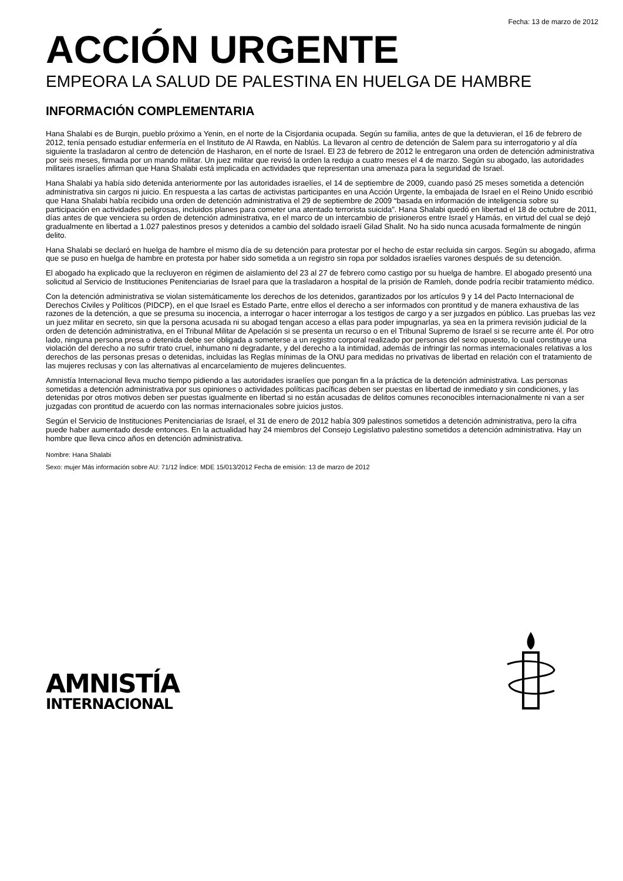Fecha: 13 de marzo de 2012
ACCIÓN URGENTE
EMPEORA LA SALUD DE PALESTINA EN HUELGA DE HAMBRE
INFORMACIÓN COMPLEMENTARIA
Hana Shalabi es de Burqin, pueblo próximo a Yenin, en el norte de la Cisjordania ocupada. Según su familia, antes de que la detuvieran, el 16 de febrero de 2012, tenía pensado estudiar enfermería en el Instituto de Al Rawda, en Nablús. La llevaron al centro de detención de Salem para su interrogatorio y al día siguiente la trasladaron al centro de detención de Hasharon, en el norte de Israel. El 23 de febrero de 2012 le entregaron una orden de detención administrativa por seis meses, firmada por un mando militar. Un juez militar que revisó la orden la redujo a cuatro meses el 4 de marzo. Según su abogado, las autoridades militares israelíes afirman que Hana Shalabi está implicada en actividades que representan una amenaza para la seguridad de Israel.
Hana Shalabi ya había sido detenida anteriormente por las autoridades israelíes, el 14 de septiembre de 2009, cuando pasó 25 meses sometida a detención administrativa sin cargos ni juicio. En respuesta a las cartas de activistas participantes en una Acción Urgente, la embajada de Israel en el Reino Unido escribió que Hana Shalabi había recibido una orden de detención administrativa el 29 de septiembre de 2009 “basada en información de inteligencia sobre su participación en actividades peligrosas, incluidos planes para cometer una atentado terrorista suicida”. Hana Shalabi quedó en libertad el 18 de octubre de 2011, días antes de que venciera su orden de detención administrativa, en el marco de un intercambio de prisioneros entre Israel y Hamás, en virtud del cual se dejó gradualmente en libertad a 1.027 palestinos presos y detenidos a cambio del soldado israelí Gilad Shalit. No ha sido nunca acusada formalmente de ningún delito.
Hana Shalabi se declaró en huelga de hambre el mismo día de su detención para protestar por el hecho de estar recluida sin cargos. Según su abogado, afirma que se puso en huelga de hambre en protesta por haber sido sometida a un registro sin ropa por soldados israelíes varones después de su detención.
El abogado ha explicado que la recluyeron en régimen de aislamiento del 23 al 27 de febrero como castigo por su huelga de hambre. El abogado presentó una solicitud al Servicio de Instituciones Penitenciarias de Israel para que la trasladaron a hospital de la prisión de Ramleh, donde podría recibir tratamiento médico.
Con la detención administrativa se violan sistemáticamente los derechos de los detenidos, garantizados por los artículos 9 y 14 del Pacto Internacional de Derechos Civiles y Políticos (PIDCP), en el que Israel es Estado Parte, entre ellos el derecho a ser informados con prontitud y de manera exhaustiva de las razones de la detención, a que se presuma su inocencia, a interrogar o hacer interrogar a los testigos de cargo y a ser juzgados en público. Las pruebas las vez un juez militar en secreto, sin que la persona acusada ni su abogad tengan acceso a ellas para poder impugnarlas, ya sea en la primera revisión judicial de la orden de detención administrativa, en el Tribunal Militar de Apelación si se presenta un recurso o en el Tribunal Supremo de Israel si se recurre ante él. Por otro lado, ninguna persona presa o detenida debe ser obligada a someterse a un registro corporal realizado por personas del sexo opuesto, lo cual constituye una violación del derecho a no sufrir trato cruel, inhumano ni degradante, y del derecho a la intimidad, además de infringir las normas internacionales relativas a los derechos de las personas presas o detenidas, incluidas las Reglas mínimas de la ONU para medidas no privativas de libertad en relación con el tratamiento de las mujeres reclusas y con las alternativas al encarcelamiento de mujeres delincuentes.
Amnistía Internacional lleva mucho tiempo pidiendo a las autoridades israelíes que pongan fin a la práctica de la detención administrativa. Las personas sometidas a detención administrativa por sus opiniones o actividades políticas pacíficas deben ser puestas en libertad de inmediato y sin condiciones, y las detenidas por otros motivos deben ser puestas igualmente en libertad si no están acusadas de delitos comunes reconocibles internacionalmente ni van a ser juzgadas con prontitud de acuerdo con las normas internacionales sobre juicios justos.
Según el Servicio de Instituciones Penitenciarias de Israel, el 31 de enero de 2012 había 309 palestinos sometidos a detención administrativa, pero la cifra puede haber aumentado desde entonces. En la actualidad hay 24 miembros del Consejo Legislativo palestino sometidos a detención administrativa. Hay un hombre que lleva cinco años en detención administrativa.
Nombre: Hana Shalabi
Sexo: mujer Más información sobre AU: 71/12 Índice: MDE 15/013/2012 Fecha de emisión: 13 de marzo de 2012
AMNISTÍA
INTERNACIONAL